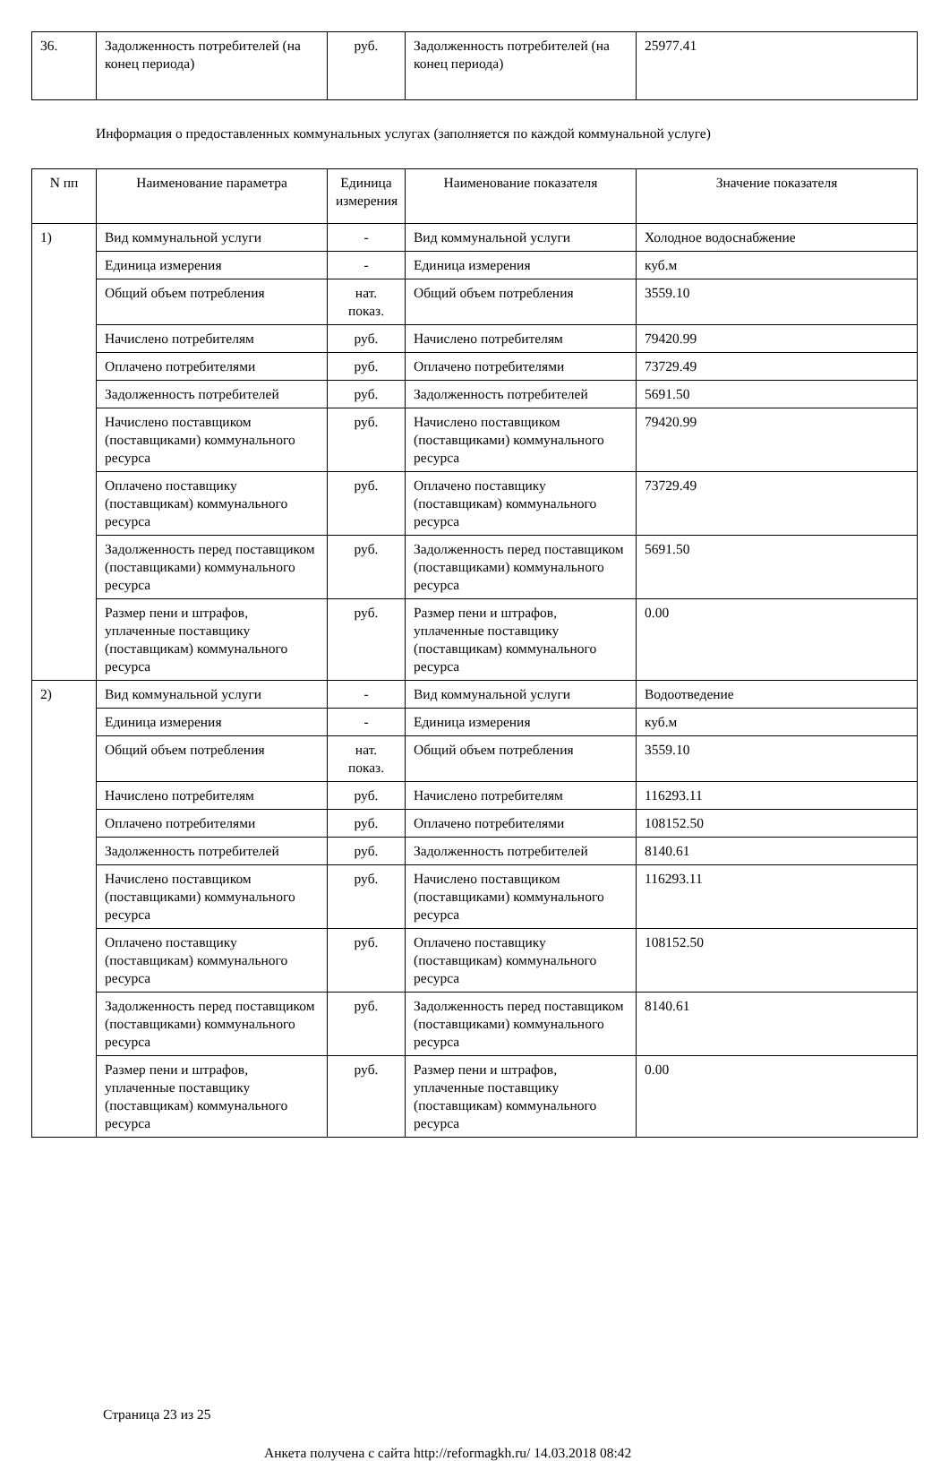| 36. | Задолженность потребителей (на конец периода) | руб. | Задолженность потребителей (на конец периода) | 25977.41 |
Информация о предоставленных коммунальных услугах (заполняется по каждой коммунальной услуге)
| N пп | Наименование параметра | Единица измерения | Наименование показателя | Значение показателя |
| --- | --- | --- | --- | --- |
| 1) | Вид коммунальной услуги | - | Вид коммунальной услуги | Холодное водоснабжение |
| | Единица измерения | - | Единица измерения | куб.м |
| | Общий объем потребления | нат. показ. | Общий объем потребления | 3559.10 |
| | Начислено потребителям | руб. | Начислено потребителям | 79420.99 |
| | Оплачено потребителями | руб. | Оплачено потребителями | 73729.49 |
| | Задолженность потребителей | руб. | Задолженность потребителей | 5691.50 |
| | Начислено поставщиком (поставщиками) коммунального ресурса | руб. | Начислено поставщиком (поставщиками) коммунального ресурса | 79420.99 |
| | Оплачено поставщику (поставщикам) коммунального ресурса | руб. | Оплачено поставщику (поставщикам) коммунального ресурса | 73729.49 |
| | Задолженность перед поставщиком (поставщиками) коммунального ресурса | руб. | Задолженность перед поставщиком (поставщиками) коммунального ресурса | 5691.50 |
| | Размер пени и штрафов, уплаченные поставщику (поставщикам) коммунального ресурса | руб. | Размер пени и штрафов, уплаченные поставщику (поставщикам) коммунального ресурса | 0.00 |
| 2) | Вид коммунальной услуги | - | Вид коммунальной услуги | Водоотведение |
| | Единица измерения | - | Единица измерения | куб.м |
| | Общий объем потребления | нат. показ. | Общий объем потребления | 3559.10 |
| | Начислено потребителям | руб. | Начислено потребителям | 116293.11 |
| | Оплачено потребителями | руб. | Оплачено потребителями | 108152.50 |
| | Задолженность потребителей | руб. | Задолженность потребителей | 8140.61 |
| | Начислено поставщиком (поставщиками) коммунального ресурса | руб. | Начислено поставщиком (поставщиками) коммунального ресурса | 116293.11 |
| | Оплачено поставщику (поставщикам) коммунального ресурса | руб. | Оплачено поставщику (поставщикам) коммунального ресурса | 108152.50 |
| | Задолженность перед поставщиком (поставщиками) коммунального ресурса | руб. | Задолженность перед поставщиком (поставщиками) коммунального ресурса | 8140.61 |
| | Размер пени и штрафов, уплаченные поставщику (поставщикам) коммунального ресурса | руб. | Размер пени и штрафов, уплаченные поставщику (поставщикам) коммунального ресурса | 0.00 |
Страница 23 из 25
Анкета получена с сайта http://reformagkh.ru/ 14.03.2018 08:42